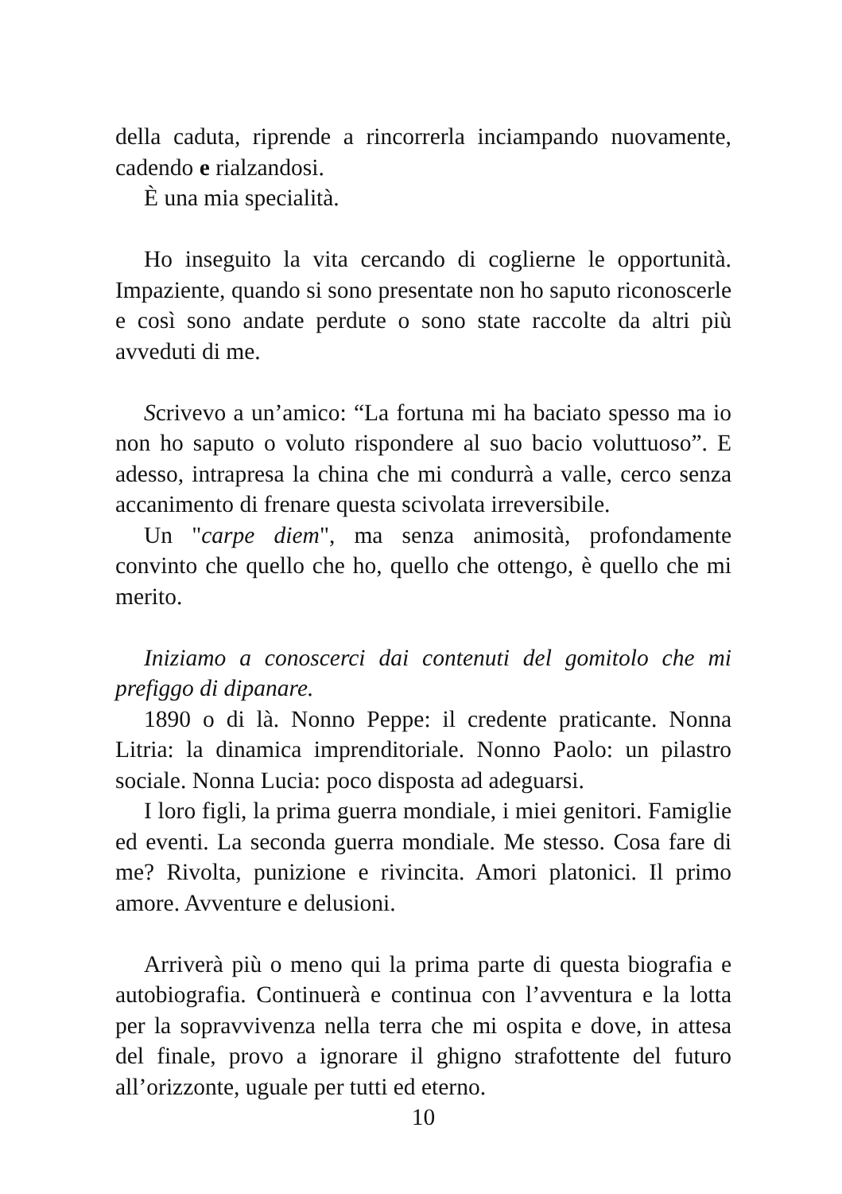della caduta, riprende a rincorrerla inciampando nuovamente, cadendo e rialzandosi.
È una mia specialità.
Ho inseguito la vita cercando di coglierne le opportunità. Impaziente, quando si sono presentate non ho saputo riconoscerle e così sono andate perdute o sono state raccolte da altri più avveduti di me.
Scrivevo a un’amico: “La fortuna mi ha baciato spesso ma io non ho saputo o voluto rispondere al suo bacio voluttuoso”. E adesso, intrapresa la china che mi condurrà a valle, cerco senza accanimento di frenare questa scivolata irreversibile.
Un "carpe diem", ma senza animosità, profondamente convinto che quello che ho, quello che ottengo, è quello che mi merito.
Iniziamo a conoscerci dai contenuti del gomitolo che mi prefiggo di dipanare.
1890 o di là. Nonno Peppe: il credente praticante. Nonna Litria: la dinamica imprenditoriale. Nonno Paolo: un pilastro sociale. Nonna Lucia: poco disposta ad adeguarsi.
I loro figli, la prima guerra mondiale, i miei genitori. Famiglie ed eventi. La seconda guerra mondiale. Me stesso. Cosa fare di me? Rivolta, punizione e rivincita. Amori platonici. Il primo amore. Avventure e delusioni.
Arriverà più o meno qui la prima parte di questa biografia e autobiografia. Continuerà e continua con l’avventura e la lotta per la sopravvivenza nella terra che mi ospita e dove, in attesa del finale, provo a ignorare il ghigno strafottente del futuro all’orizzonte, uguale per tutti ed eterno.
10